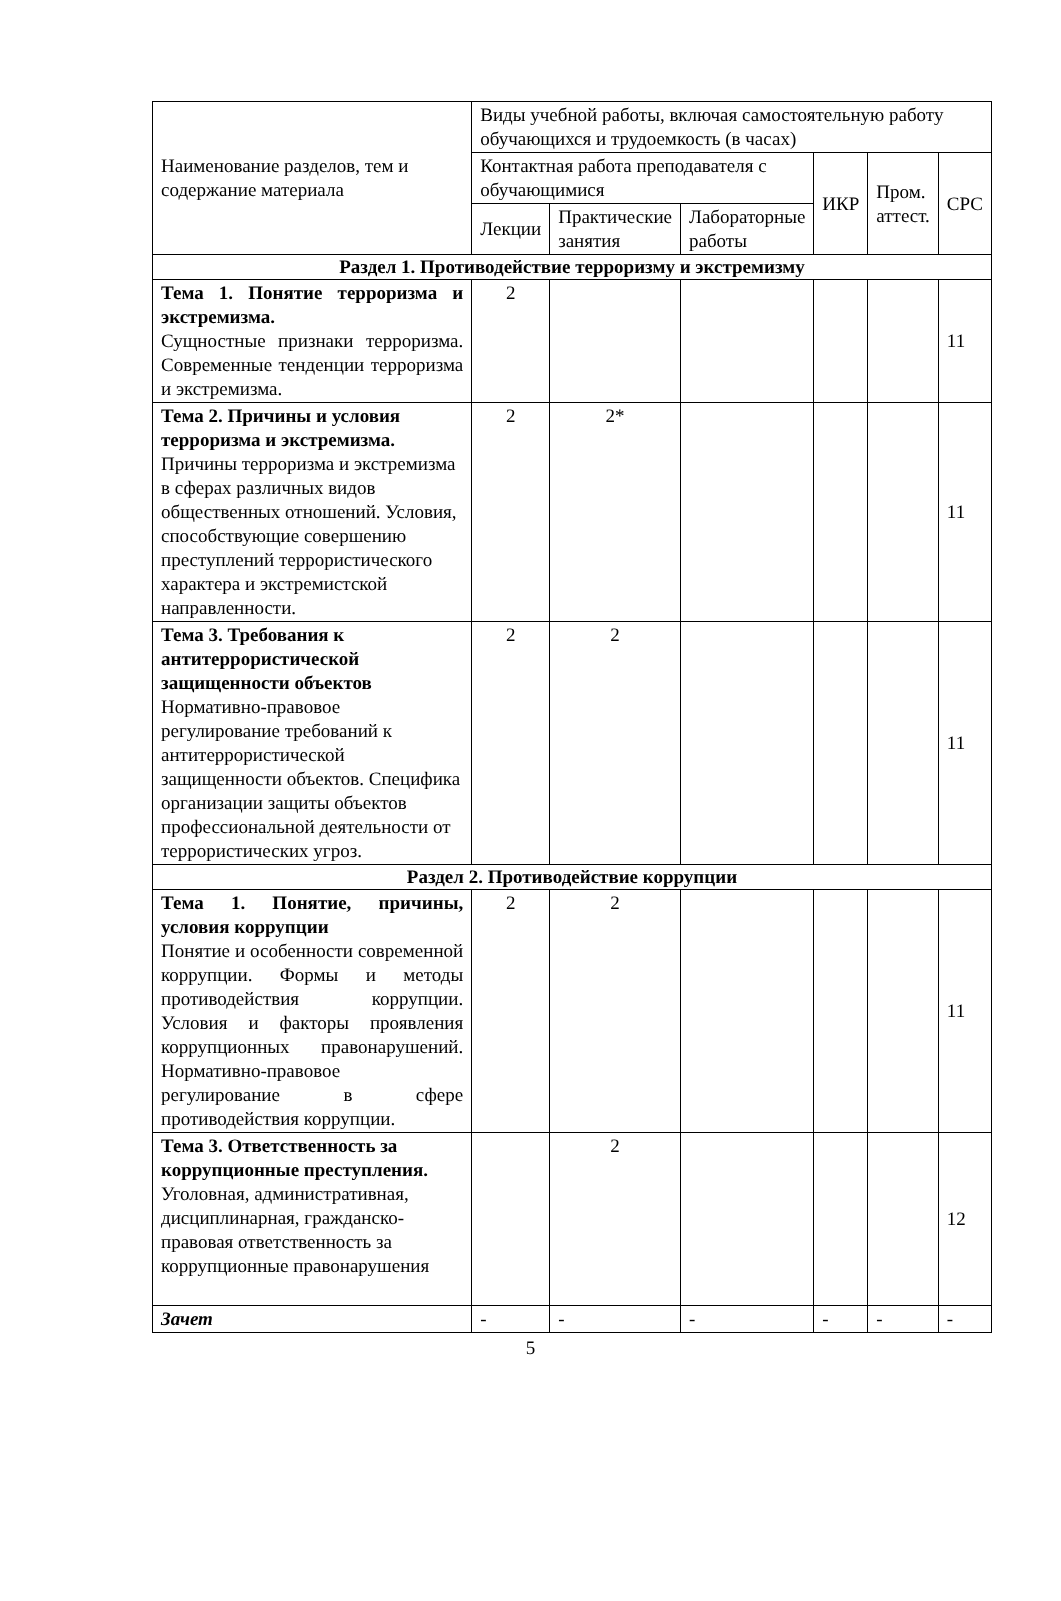| Наименование разделов, тем и содержание материала | Виды учебной работы, включая самостоятельную работу обучающихся и трудоемкость (в часах) | | | | | |
| --- | --- | --- | --- | --- | --- | --- |
| | Контактная работа преподавателя с обучающимися | | | ИКР | Пром. аттест. | СРС |
| | Лекции | Практические занятия | Лабораторные работы | | | |
| Раздел 1. Противодействие терроризму и экстремизму | | | | | | |
| Тема 1. Понятие терроризма и экстремизма. Сущностные признаки терроризма. Современные тенденции терроризма и экстремизма. | 2 | | | | | 11 |
| Тема 2. Причины и условия терроризма и экстремизма. Причины терроризма и экстремизма в сферах различных видов общественных отношений. Условия, способствующие совершению преступлений террористического характера и экстремистской направленности. | 2 | 2* | | | | 11 |
| Тема 3. Требования к антитеррористической защищенности объектов Нормативно-правовое регулирование требований к антитеррористической защищенности объектов. Специфика организации защиты объектов профессиональной деятельности от террористических угроз. | 2 | 2 | | | | 11 |
| Раздел 2. Противодействие коррупции | | | | | | |
| Тема 1. Понятие, причины, условия коррупции Понятие и особенности современной коррупции. Формы и методы противодействия коррупции. Условия и факторы проявления коррупционных правонарушений. Нормативно-правовое регулирование в сфере противодействия коррупции. | 2 | 2 | | | | 11 |
| Тема 3. Ответственность за коррупционные преступления. Уголовная, административная, дисциплинарная, гражданско-правовая ответственность за коррупционные правонарушения | | 2 | | | | 12 |
| Зачет | - | - | - | - | - | - |
5